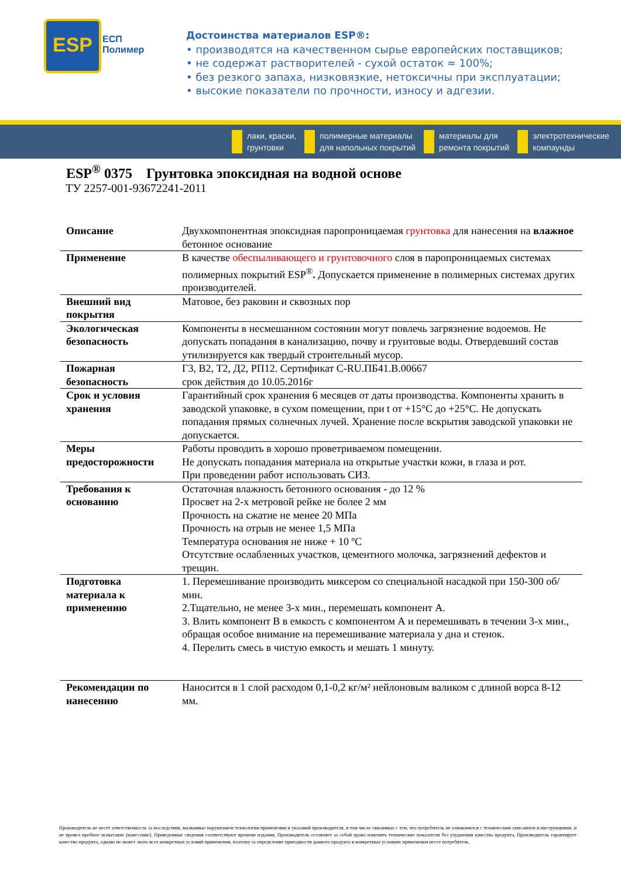ESP
ЕСП
Полимер
Достоинства материалов ESP®:
• производятся на качественном сырье европейских поставщиков;
• не содержат растворителей - сухой остаток ≈ 100%;
• без резкого запаха, низковязкие, нетоксичны при эксплуатации;
• высокие показатели по прочности, износу и адгезии.
лаки, краски,
грунтовки полимерные материалы
для напольных покрытий материалы для
ремонта покрытий электротехнические
компаунды
ESP<sup>®</sup> 0375 Грунтовка эпоксидная на водной основе
ТУ 2257-001-93672241-2011
| Описание | Двухкомпонентная эпоксидная паропроницаемая грунтовка для нанесения на влажное бетонное основание |
| Применение | В качестве обеспыливающего и грунтовочного слоя в паропроницаемых системах полимерных покрытий ESP<sup>®</sup> . Допускается применение в полимерных системах других производителей. |
| Внешний вид покрытия | Матовое, без раковин и сквозных пор |
| Экологическая безопасность | Компоненты в несмешанном состоянии могут повлечь загрязнение водоемов. Не допускать попадания в канализацию, почву и грунтовые воды. Отвердевший состав утилизируется как твердый строительный мусор. |
| Пожарная безопасность | Г3, В2, Т2, Д2, РП12. Сертификат C-RU.ПБ41.В.00667 срок действия до 10.05.2016г |
| Срок и условия хранения | Гарантийный срок хранения 6 месяцев от даты производства. Компоненты хранить в заводской упаковке, в сухом помещении, при t от +15°С до +25°С. Не допускать попадания прямых солнечных лучей. Хранение после вскрытия заводской упаковки не допускается. |
| Меры предосторожности | Работы проводить в хорошо проветриваемом помещении. Не допускать попадания материала на открытые участки кожи, в глаза и рот. При проведении работ использовать СИЗ. |
| Требования к основанию | Остаточная влажность бетонного основания - до 12 % Просвет на 2-х метровой рейке не более 2 мм Прочность на сжатие не менее 20 МПа Прочность на отрыв не менее 1,5 МПа Температура основания не ниже + 10 ºС Отсутствие ослабленных участков, цементного молочка, загрязнений дефектов и трещин. |
| Подготовка материала к применению | 1. Перемешивание производить миксером со специальной насадкой при 150-300 об/мин. 2.Тщательно, не менее 3-х мин., перемешать компонент А. 3. Влить компонент В в емкость с компонентом А и перемешивать в течении 3-х мин., обращая особое внимание на перемешивание материала у дна и стенок. 4. Перелить смесь в чистую емкость и мешать 1 минуту. |
| Рекомендации по нанесению | Наносится в 1 слой расходом 0,1-0,2 кг/м² нейлоновым валиком с длиной ворса 8-12 мм. |
Производитель не несёт ответственность за последствия, вызванные нарушением технологии применения и указаний производителя, в том числе связанных с тем, что потребитель не ознакомился с техническим описанием и инструкциями, и не провел пробное испытание (нанесение). Приведенные сведения соответствуют времени издания. Производитель оставляет за собой право изменять технические показатели без ухудшения качества продукта. Производитель гарантирует качество продукта, однако не может знать всех конкретных условий применения, поэтому за определение пригодности данного продукта в конкретных условиях применения несет потребитель.